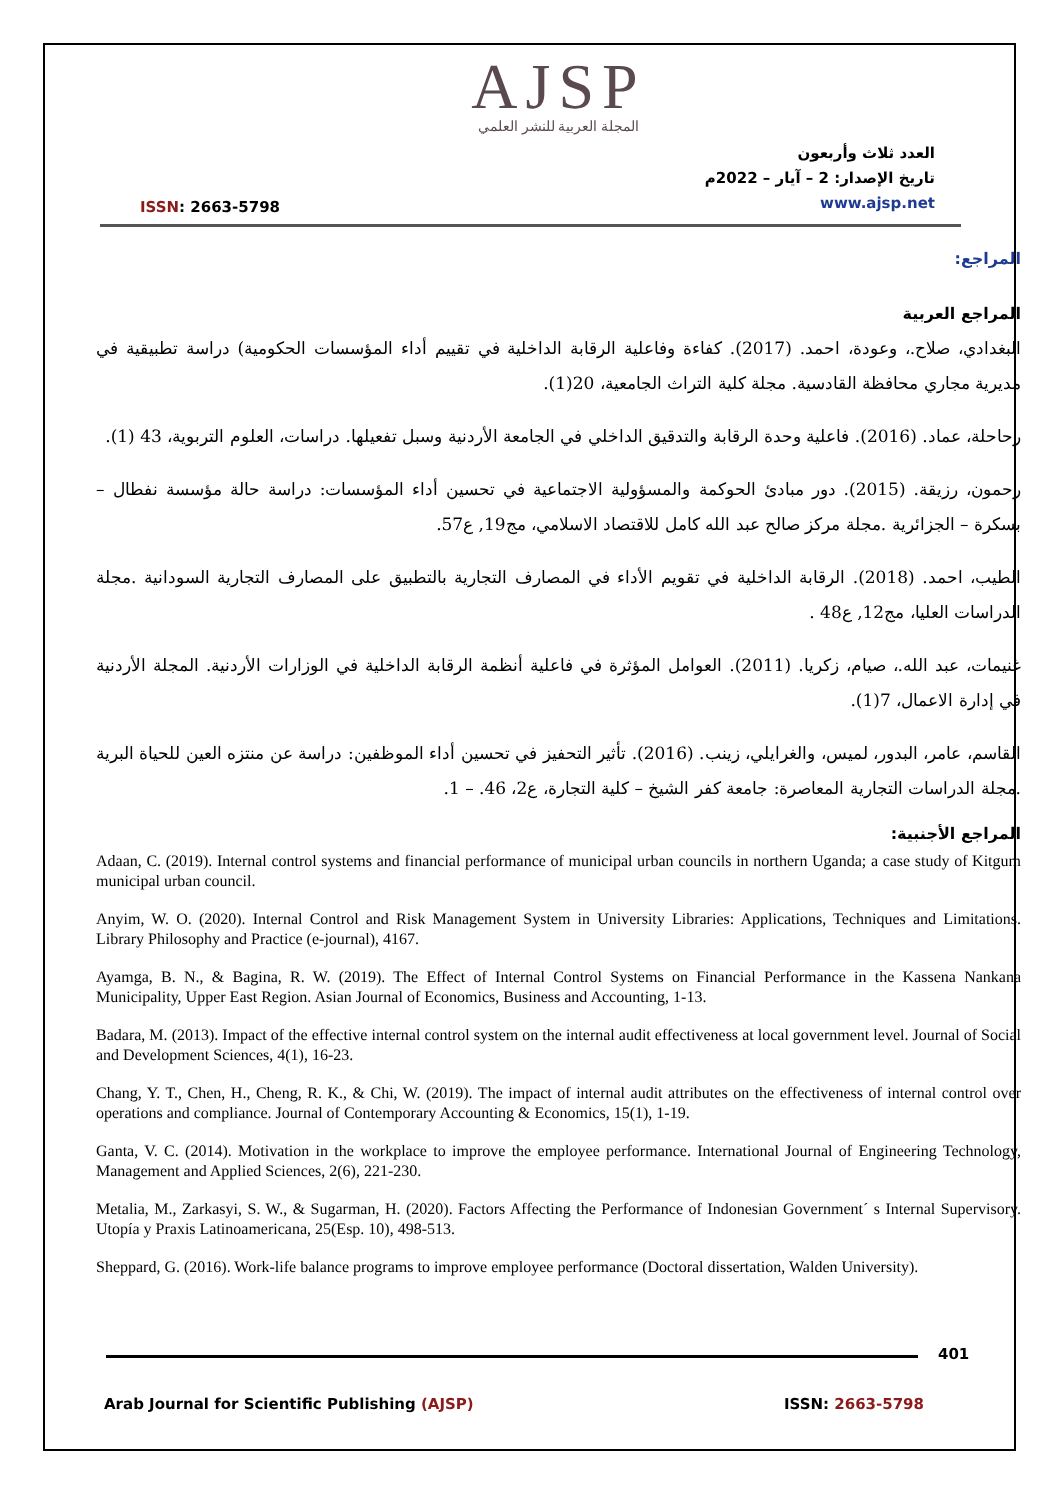AJSP
المجلة العربية للنشر العلمي
ISSN: 2663-5798
العدد ثلاث وأربعون
تاريخ الإصدار: 2 – آيار – 2022م
www.ajsp.net
المراجع:
المراجع العربية
البغدادي، صلاح.، وعودة، احمد. (2017). كفاءة وفاعلية الرقابة الداخلية في تقييم أداء المؤسسات الحكومية) دراسة تطبيقية في مديرية مجاري محافظة القادسية. مجلة كلية التراث الجامعية، 20(1).
رحاحلة، عماد. (2016). فاعلية وحدة الرقابة والتدقيق الداخلي في الجامعة الأردنية وسبل تفعيلها. دراسات، العلوم التربوية، 43 (1).
رحمون، رزيقة. (2015). دور مبادئ الحوكمة والمسؤولية الاجتماعية في تحسين أداء المؤسسات: دراسة حالة مؤسسة نفطال – بسكرة – الجزائرية .مجلة مركز صالح عبد الله كامل للاقتصاد الاسلامي، مج19, ع57.
الطيب، احمد. (2018). الرقابة الداخلية في تقويم الأداء في المصارف التجارية بالتطبيق على المصارف التجارية السودانية .مجلة الدراسات العليا، مج12, ع48 .
غنيمات، عبد الله.، صيام، زكريا. (2011). العوامل المؤثرة في فاعلية أنظمة الرقابة الداخلية في الوزارات الأردنية. المجلة الأردنية في إدارة الاعمال، 7(1).
القاسم، عامر، البدور، لميس، والغرايلي، زينب. (2016). تأثير التحفيز في تحسين أداء الموظفين: دراسة عن منتزه العين للحياة البرية .مجلة الدراسات التجارية المعاصرة: جامعة كفر الشيخ – كلية التجارة، ع2، 46. – 1.
المراجع الأجنبية:
Adaan, C. (2019). Internal control systems and financial performance of municipal urban councils in northern Uganda; a case study of Kitgum municipal urban council.
Anyim, W. O. (2020). Internal Control and Risk Management System in University Libraries: Applications, Techniques and Limitations. Library Philosophy and Practice (e-journal), 4167.
Ayamga, B. N., & Bagina, R. W. (2019). The Effect of Internal Control Systems on Financial Performance in the Kassena Nankana Municipality, Upper East Region. Asian Journal of Economics, Business and Accounting, 1-13.
Badara, M. (2013). Impact of the effective internal control system on the internal audit effectiveness at local government level. Journal of Social and Development Sciences, 4(1), 16-23.
Chang, Y. T., Chen, H., Cheng, R. K., & Chi, W. (2019). The impact of internal audit attributes on the effectiveness of internal control over operations and compliance. Journal of Contemporary Accounting & Economics, 15(1), 1-19.
Ganta, V. C. (2014). Motivation in the workplace to improve the employee performance. International Journal of Engineering Technology, Management and Applied Sciences, 2(6), 221-230.
Metalia, M., Zarkasyi, S. W., & Sugarman, H. (2020). Factors Affecting the Performance of Indonesian Government´ s Internal Supervisory. Utopía y Praxis Latinoamericana, 25(Esp. 10), 498-513.
Sheppard, G. (2016). Work-life balance programs to improve employee performance (Doctoral dissertation, Walden University).
401
Arab Journal for Scientific Publishing (AJSP)
ISSN: 2663-5798